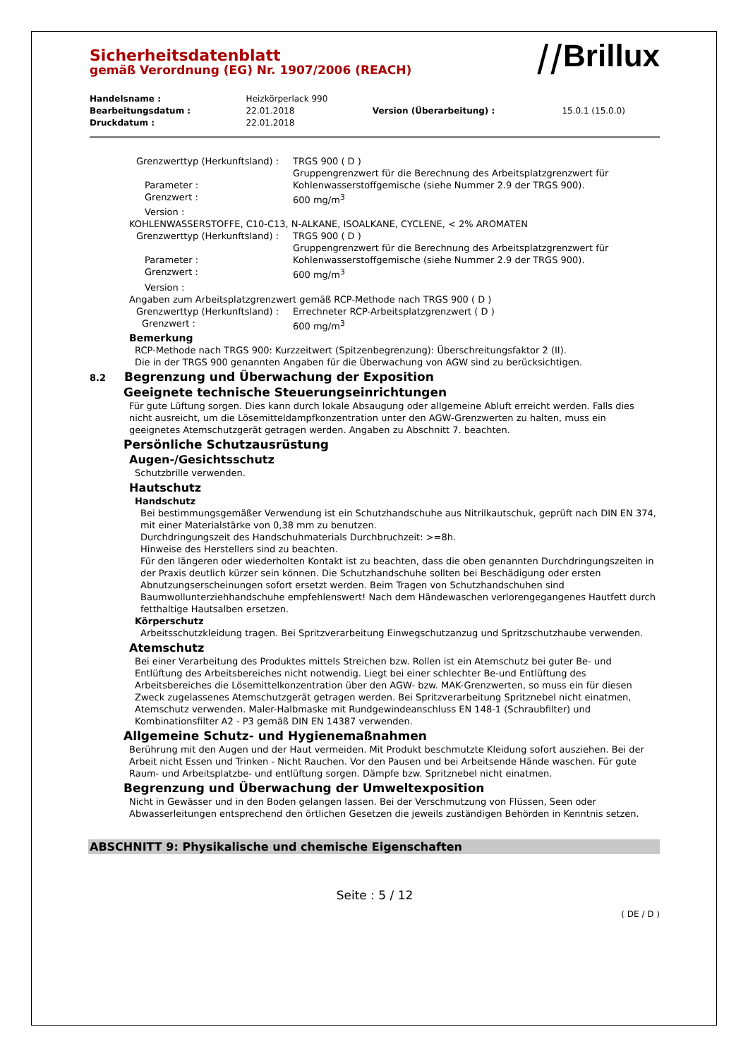Sicherheitsdatenblatt
gemäß Verordnung (EG) Nr. 1907/2006 (REACH)
⧸⧸Brillux
| Handelsname : | Heizkörperlack 990 | | |
| Bearbeitungsdatum : | 22.01.2018 | Version (Überarbeitung) : | 15.0.1 (15.0.0) |
| Druckdatum : | 22.01.2018 | | |
| Grenzwerttyp (Herkunftsland) : | TRGS 900 ( D ) |
| Parameter : | Gruppengrenzwert für die Berechnung des Arbeitsplatzgrenzwert für Kohlenwasserstoffgemische (siehe Nummer 2.9 der TRGS 900). |
| Grenzwert : | 600 mg/m<sup>3</sup> |
| Version : | |
| KOHLENWASSERSTOFFE, C10-C13, N-ALKANE, ISOALKANE, CYCLENE, < 2% AROMATEN | |
| Grenzwerttyp (Herkunftsland) : | TRGS 900 ( D ) |
| Parameter : | Gruppengrenzwert für die Berechnung des Arbeitsplatzgrenzwert für Kohlenwasserstoffgemische (siehe Nummer 2.9 der TRGS 900). |
| Grenzwert : | 600 mg/m<sup>3</sup> |
| Version : | |
| Angaben zum Arbeitsplatzgrenzwert gemäß RCP-Methode nach TRGS 900 ( D ) | |
| Grenzwerttyp (Herkunftsland) : | Errechneter RCP-Arbeitsplatzgrenzwert ( D ) |
| Grenzwert : | 600 mg/m<sup>3</sup> |
Bemerkung
RCP-Methode nach TRGS 900: Kurzzeitwert (Spitzenbegrenzung): Überschreitungsfaktor 2 (II).
Die in der TRGS 900 genannten Angaben für die Überwachung von AGW sind zu berücksichtigen.
8.2 Begrenzung und Überwachung der Exposition
Geeignete technische Steuerungseinrichtungen
Für gute Lüftung sorgen. Dies kann durch lokale Absaugung oder allgemeine Abluft erreicht werden. Falls dies nicht ausreicht, um die Lösemitteldampfkonzentration unter den AGW-Grenzwerten zu halten, muss ein geeignetes Atemschutzgerät getragen werden. Angaben zu Abschnitt 7. beachten.
Persönliche Schutzausrüstung
Augen-/Gesichtsschutz
Schutzbrille verwenden.
Hautschutz
Handschutz
Bei bestimmungsgemäßer Verwendung ist ein Schutzhandschuhe aus Nitrilkautschuk, geprüft nach DIN EN 374, mit einer Materialstärke von 0,38 mm zu benutzen.
Durchdringungszeit des Handschuhmaterials Durchbruchzeit: >=8h.
Hinweise des Herstellers sind zu beachten.
Für den längeren oder wiederholten Kontakt ist zu beachten, dass die oben genannten Durchdringungszeiten in der Praxis deutlich kürzer sein können. Die Schutzhandschuhe sollten bei Beschädigung oder ersten Abnutzungserscheinungen sofort ersetzt werden. Beim Tragen von Schutzhandschuhen sind Baumwollunterziehhandschuhe empfehlenswert! Nach dem Händewaschen verlorengegangenes Hautfett durch fetthaltige Hautsalben ersetzen.
Körperschutz
Arbeitsschutzkleidung tragen. Bei Spritzverarbeitung Einwegschutzanzug und Spritzschutzhaube verwenden.
Atemschutz
Bei einer Verarbeitung des Produktes mittels Streichen bzw. Rollen ist ein Atemschutz bei guter Be- und Entlüftung des Arbeitsbereiches nicht notwendig. Liegt bei einer schlechter Be-und Entlüftung des Arbeitsbereiches die Lösemittelkonzentration über den AGW- bzw. MAK-Grenzwerten, so muss ein für diesen Zweck zugelassenes Atemschutzgerät getragen werden. Bei Spritzverarbeitung Spritznebel nicht einatmen, Atemschutz verwenden. Maler-Halbmaske mit Rundgewindeanschluss EN 148-1 (Schraubfilter) und Kombinationsfilter A2 - P3 gemäß DIN EN 14387 verwenden.
Allgemeine Schutz- und Hygienemaßnahmen
Berührung mit den Augen und der Haut vermeiden. Mit Produkt beschmutzte Kleidung sofort ausziehen. Bei der Arbeit nicht Essen und Trinken - Nicht Rauchen. Vor den Pausen und bei Arbeitsende Hände waschen. Für gute Raum- und Arbeitsplatzbe- und entlüftung sorgen. Dämpfe bzw. Spritznebel nicht einatmen.
Begrenzung und Überwachung der Umweltexposition
Nicht in Gewässer und in den Boden gelangen lassen. Bei der Verschmutzung von Flüssen, Seen oder Abwasserleitungen entsprechend den örtlichen Gesetzen die jeweils zuständigen Behörden in Kenntnis setzen.
ABSCHNITT 9: Physikalische und chemische Eigenschaften
Seite : 5 / 12
( DE / D )